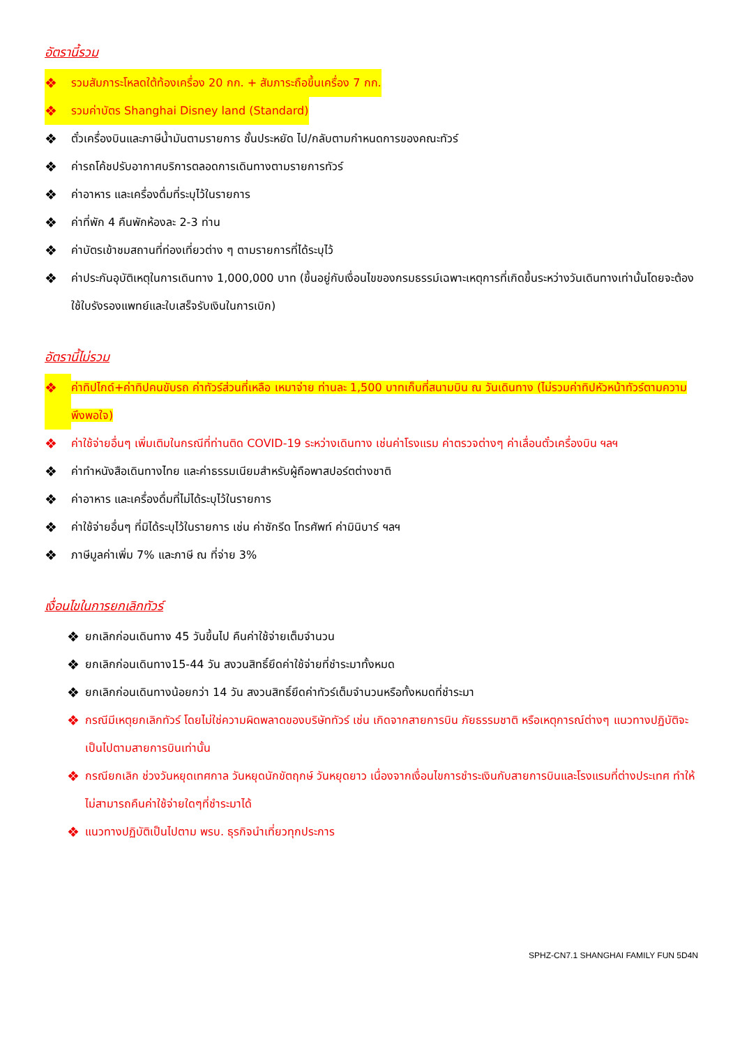อัตรานี้รวม
❖ รวมสัมภาระโหลดใต้ท้องเครื่อง 20 กก. + สัมภาระถือขึ้นเครื่อง 7 กก.
❖ รวมค่าบัตร Shanghai Disney land (Standard)
❖ ตั๋วเครื่องบินและภาษีน้ำมันตามรายการ ชั้นประหยัด ไป/กลับตามกำหนดการของคณะทัวร์
❖ ค่ารถโค้ชปรับอากาศบริการตลอดการเดินทางตามรายการทัวร์
❖ ค่าอาหาร และเครื่องดื่มที่ระบุไว้ในรายการ
❖ ค่าที่พัก 4 คืนพักห้องละ 2-3 ท่าน
❖ ค่าบัตรเข้าชมสถานที่ท่องเที่ยวต่าง ๆ ตามรายการที่ได้ระบุไว้
❖ ค่าประกันอุบัติเหตุในการเดินทาง 1,000,000 บาท (ขึ้นอยู่กับเงื่อนไขของกรมธรรม์เฉพาะเหตุการที่เกิดขึ้นระหว่างวันเดินทางเท่านั้นโดยจะต้องใช้ใบรังรองแพทย์และใบเสร็จรับเงินในการเบิก)
อัตรานี้ไม่รวม
❖ ค่าทิปไกด์+ค่าทิปคนขับรถ ค่าทัวร์ส่วนที่เหลือ เหมาจ่าย ท่านละ 1,500 บาทเก็บที่สนามบิน ณ วันเดินทาง (ไม่รวมค่าทิปหัวหน้าทัวร์ตามความพึงพอใจ)
❖ ค่าใช้จ่ายอื่นๆ เพิ่มเติมในกรณีที่ท่านติด COVID-19 ระหว่างเดินทาง เช่นค่าโรงแรม ค่าตรวจต่างๆ ค่าเลื่อนตั๋วเครื่องบิน ฯลฯ
❖ ค่าทำหนังสือเดินทางไทย และค่าธรรมเนียมสำหรับผู้ถือพาสปอร์ตต่างชาติ
❖ ค่าอาหาร และเครื่องดื่มที่ไม่ได้ระบุไว้ในรายการ
❖ ค่าใช้จ่ายอื่นๆ ที่มิได้ระบุไว้ในรายการ เช่น ค่าซักรีด โทรศัพท์ ค่ามินิบาร์ ฯลฯ
❖ ภาษีมูลค่าเพิ่ม 7% และภาษี ณ ที่จ่าย 3%
เงื่อนไขในการยกเลิกทัวร์
❖ ยกเลิกก่อนเดินทาง 45 วันขึ้นไป คืนค่าใช้จ่ายเต็มจำนวน
❖ ยกเลิกก่อนเดินทาง15-44 วัน สงวนสิทธิ์ยึดค่าใช้จ่ายที่ชำระมาทั้งหมด
❖ ยกเลิกก่อนเดินทางน้อยกว่า 14 วัน สงวนสิทธิ์ยึดค่าทัวร์เต็มจำนวนหรือทั้งหมดที่ชำระมา
❖ กรณีมีเหตุยกเลิกทัวร์ โดยไม่ใช่ความผิดพลาดของบริษัททัวร์ เช่น เกิดจากสายการบิน ภัยธรรมชาติ หรือเหตุการณ์ต่างๆ แนวทางปฏิบัติจะเป็นไปตามสายการบินเท่านั้น
❖ กรณียกเลิก ช่วงวันหยุดเทศกาล วันหยุดนักขัตฤกษ์ วันหยุดยาว เนื่องจากเงื่อนไขการชำระเงินกับสายการบินและโรงแรมที่ต่างประเทศ ทำให้ไม่สามารถคืนค่าใช้จ่ายใดๆที่ชำระมาได้
❖ แนวทางปฏิบัติเป็นไปตาม พรบ. ธุรกิจนำเที่ยวทุกประการ
SPHZ-CN7.1 SHANGHAI FAMILY FUN 5D4N